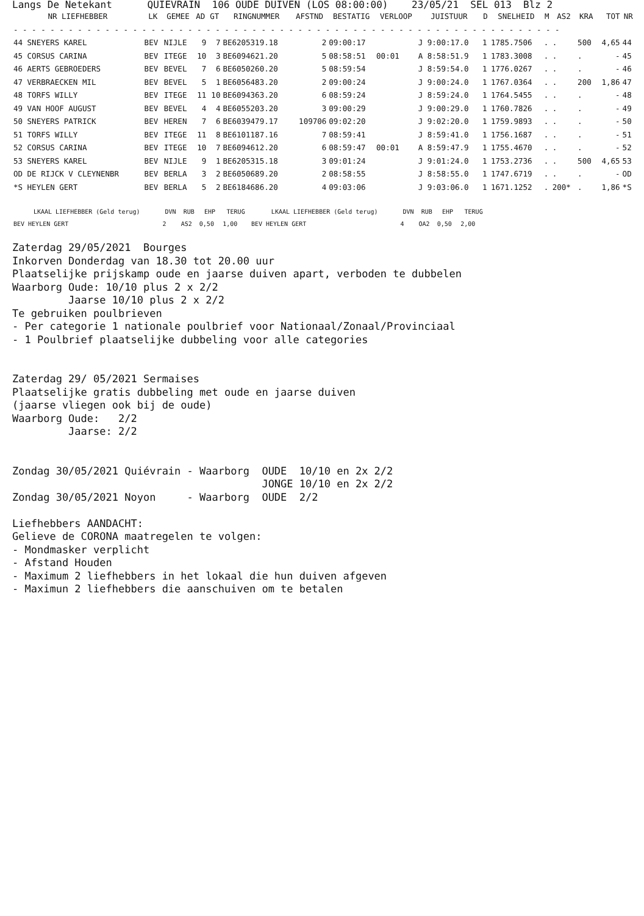Langs De Netekant QUIEVRAIN 106 OUDE DUIVEN (LOS 08:00:00) 23/05/21 SEL 013 Blz 2
| NR LIEFHEBBER | LK | GEMEE | AD | GT | RINGNUMMER | AFSTND | BESTATIG | VERLOOP | JUISTUUR | D | SNELHEID | M | AS2 | KRA | TOT | NR |
| --- | --- | --- | --- | --- | --- | --- | --- | --- | --- | --- | --- | --- | --- | --- | --- | --- |
| - - - - - - - - - - - - - - - - - - - - - - - - - - - - - - - - - - - - - - - - - - - - - - - - - - - - - - - - - - - - | | | | | | | | | | | | | | | | |
| 44 SNEYERS KAREL | BEV | NIJLE | 9 | 7 | BE6205319.18 | 2 | 09:00:17 | | J 9:00:17.0 | 1 | 1785.7506 | . | . | 500 | 4,65 | 44 |
| 45 CORSUS CARINA | BEV | ITEGE | 10 | 3 | BE6094621.20 | 5 | 08:58:51 | 00:01 | A 8:58:51.9 | 1 | 1783.3008 | . | . | . | - | 45 |
| 46 AERTS GEBROEDERS | BEV | BEVEL | 7 | 6 | BE6050260.20 | 5 | 08:59:54 | | J 8:59:54.0 | 1 | 1776.0267 | . | . | . | - | 46 |
| 47 VERBRAECKEN MIL | BEV | BEVEL | 5 | 1 | BE6056483.20 | 2 | 09:00:24 | | J 9:00:24.0 | 1 | 1767.0364 | . | . | 200 | 1,86 | 47 |
| 48 TORFS WILLY | BEV | ITEGE | 11 | 10 | BE6094363.20 | 6 | 08:59:24 | | J 8:59:24.0 | 1 | 1764.5455 | . | . | . | - | 48 |
| 49 VAN HOOF AUGUST | BEV | BEVEL | 4 | 4 | BE6055203.20 | 3 | 09:00:29 | | J 9:00:29.0 | 1 | 1760.7826 | . | . | . | - | 49 |
| 50 SNEYERS PATRICK | BEV | HEREN | 7 | 6 | BE6039479.17 | 109706 | 09:02:20 | | J 9:02:20.0 | 1 | 1759.9893 | . | . | . | - | 50 |
| 51 TORFS WILLY | BEV | ITEGE | 11 | 8 | BE6101187.16 | 7 | 08:59:41 | | J 8:59:41.0 | 1 | 1756.1687 | . | . | . | - | 51 |
| 52 CORSUS CARINA | BEV | ITEGE | 10 | 7 | BE6094612.20 | 6 | 08:59:47 | 00:01 | A 8:59:47.9 | 1 | 1755.4670 | . | . | . | - | 52 |
| 53 SNEYERS KAREL | BEV | NIJLE | 9 | 1 | BE6205315.18 | 3 | 09:01:24 | | J 9:01:24.0 | 1 | 1753.2736 | . | . | 500 | 4,65 | 53 |
| OD DE RIJCK V CLEYNENBR | BEV | BERLA | 3 | 2 | BE6050689.20 | 2 | 08:58:55 | | J 8:58:55.0 | 1 | 1747.6719 | . | . | . | - | OD |
| *S HEYLEN GERT | BEV | BERLA | 5 | 2 | BE6184686.20 | 4 | 09:03:06 | | J 9:03:06.0 | 1 | 1671.1252 | . | 200* | . | 1,86 | *S |
| LKAAL LIEFHEBBER (Geld terug) | DVN | RUB | EHP | TERUG | LKAAL LIEFHEBBER (Geld terug) | DVN | RUB | EHP | TERUG |
| --- | --- | --- | --- | --- | --- | --- | --- | --- | --- |
| BEV HEYLEN GERT | 2 | AS2 | 0,50 | 1,00 | BEV HEYLEN GERT | 4 | OA2 | 0,50 | 2,00 |
Zaterdag 29/05/2021  Bourges
Inkorven Donderdag van 18.30 tot 20.00 uur
Plaatselijke prijskamp oude en jaarse duiven apart, verboden te dubbelen
Waarborg Oude: 10/10 plus 2 x 2/2
         Jaarse 10/10 plus 2 x 2/2
Te gebruiken poulbrieven
- Per categorie 1 nationale poulbrief voor Nationaal/Zonaal/Provinciaal
- 1 Poulbrief plaatselijke dubbeling voor alle categories


Zaterdag 29/ 05/2021 Sermaises
Plaatselijke gratis dubbeling met oude en jaarse duiven
(jaarse vliegen ook bij de oude)
Waarborg Oude:   2/2
         Jaarse: 2/2


Zondag 30/05/2021 Quiévrain - Waarborg  OUDE  10/10 en 2x 2/2
                                        JONGE 10/10 en 2x 2/2
Zondag 30/05/2021 Noyon     - Waarborg  OUDE  2/2

Liefhebbers AANDACHT:
Gelieve de CORONA maatregelen te volgen:
- Mondmasker verplicht
- Afstand Houden
- Maximum 2 liefhebbers in het lokaal die hun duiven afgeven
- Maximun 2 liefhebbers die aanschuiven om te betalen